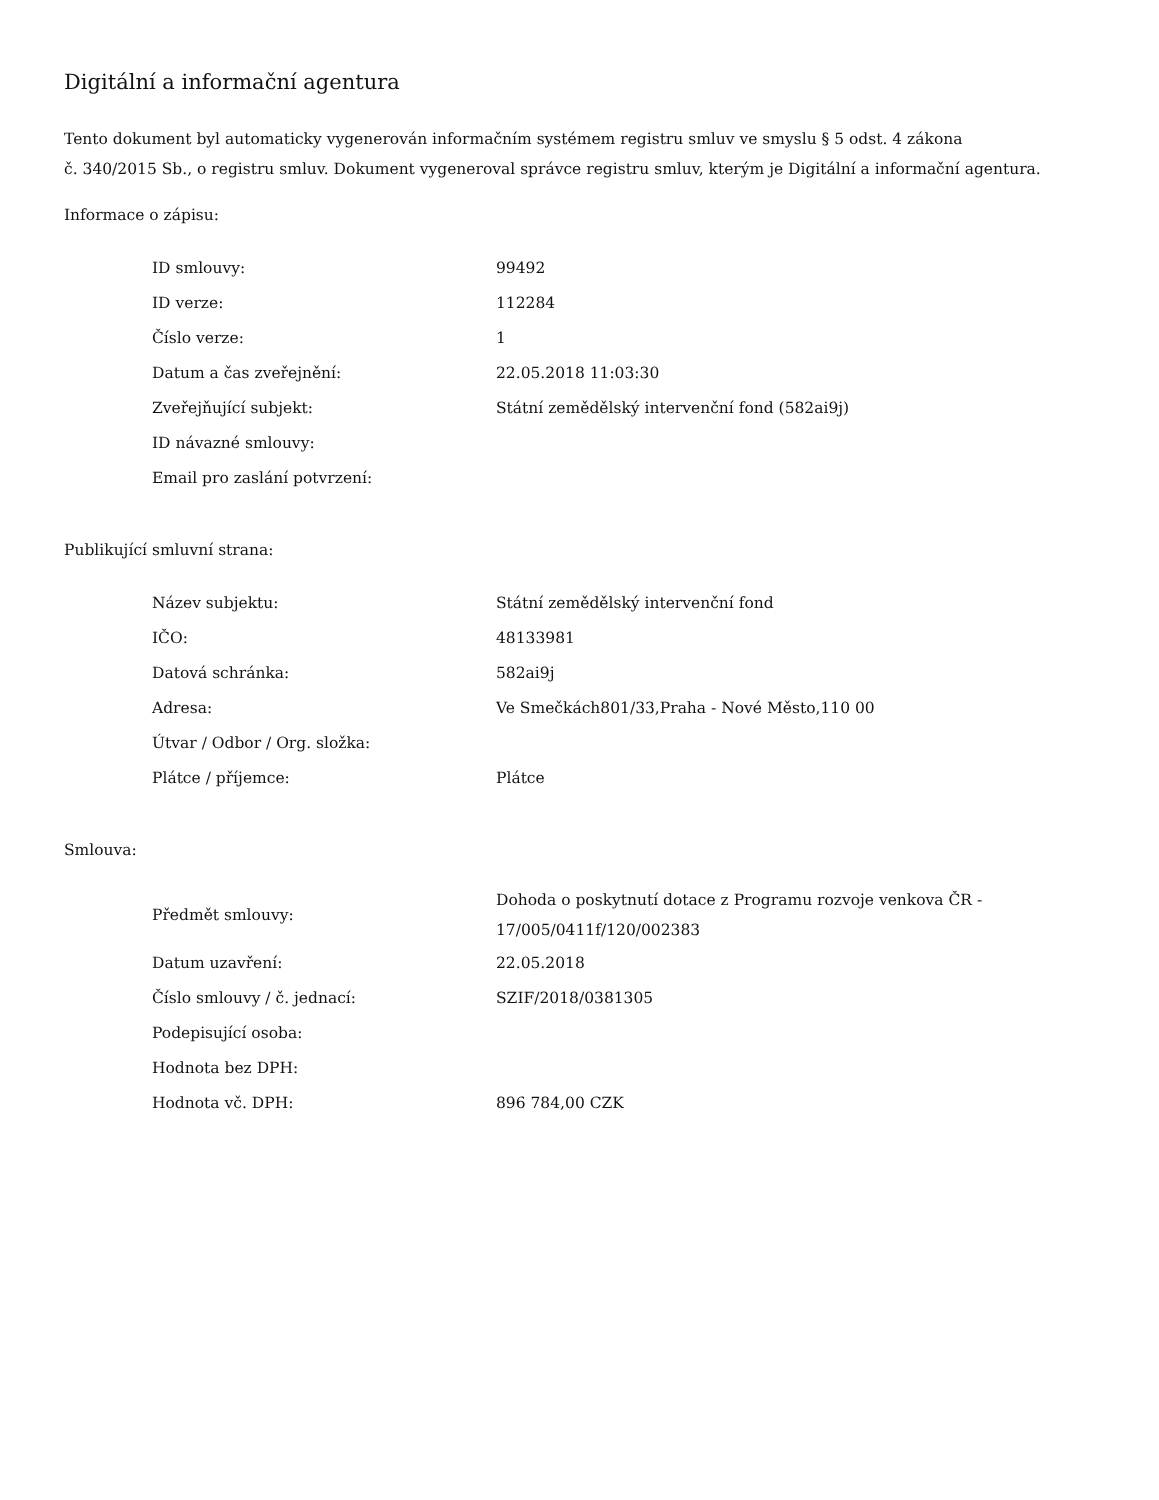Digitální a informační agentura
Tento dokument byl automaticky vygenerován informačním systémem registru smluv ve smyslu § 5 odst. 4 zákona
č. 340/2015 Sb., o registru smluv. Dokument vygeneroval správce registru smluv, kterým je Digitální a informační agentura.
Informace o zápisu:
| ID smlouvy: | 99492 |
| ID verze: | 112284 |
| Číslo verze: | 1 |
| Datum a čas zveřejnění: | 22.05.2018 11:03:30 |
| Zveřejňující subjekt: | Státní zemědělský intervenční fond (582ai9j) |
| ID návazné smlouvy: | |
| Email pro zaslání potvrzení: | |
Publikující smluvní strana:
| Název subjektu: | Státní zemědělský intervenční fond |
| IČO: | 48133981 |
| Datová schránka: | 582ai9j |
| Adresa: | Ve Smečkách801/33,Praha - Nové Město,110 00 |
| Útvar / Odbor / Org. složka: | |
| Plátce / příjemce: | Plátce |
Smlouva:
| Předmět smlouvy: | Dohoda o poskytnutí dotace z Programu rozvoje venkova ČR - 17/005/0411f/120/002383 |
| Datum uzavření: | 22.05.2018 |
| Číslo smlouvy / č. jednací: | SZIF/2018/0381305 |
| Podepisující osoba: | |
| Hodnota bez DPH: | |
| Hodnota vč. DPH: | 896 784,00 CZK |